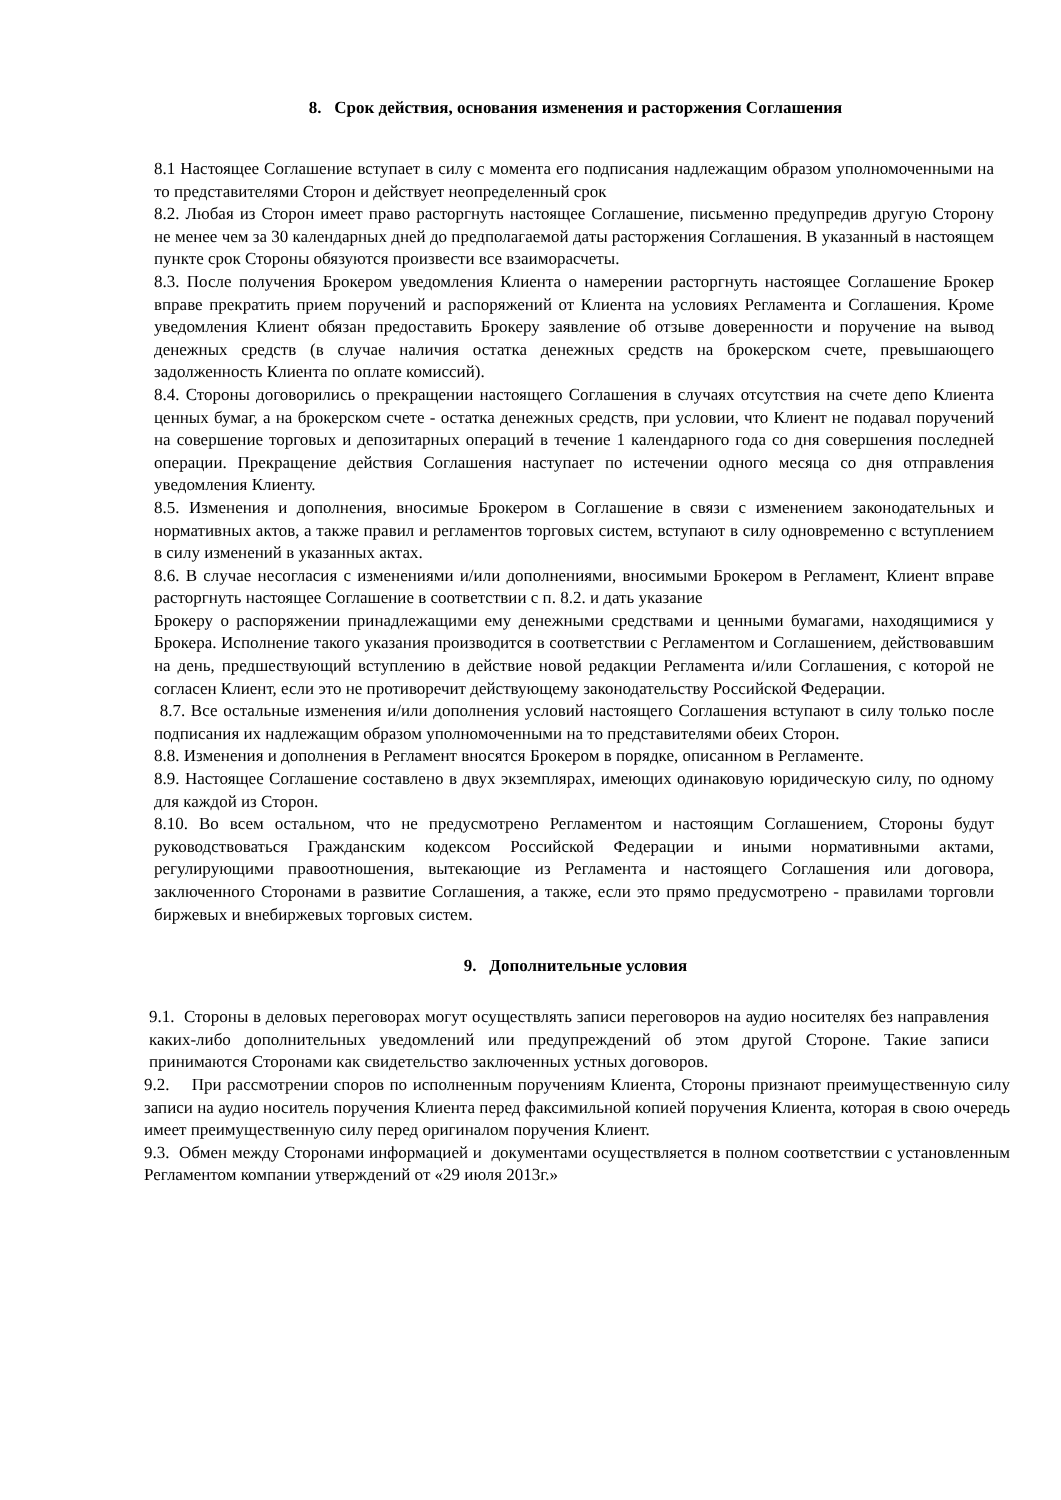8. Срок действия, основания изменения и расторжения Соглашения
8.1 Настоящее Соглашение вступает в силу с момента его подписания надлежащим образом уполномоченными на то представителями Сторон и действует неопределенный срок
8.2. Любая из Сторон имеет право расторгнуть настоящее Соглашение, письменно предупредив другую Сторону не менее чем за 30 календарных дней до предполагаемой даты расторжения Соглашения. В указанный в настоящем пункте срок Стороны обязуются произвести все взаиморасчеты.
8.3. После получения Брокером уведомления Клиента о намерении расторгнуть настоящее Соглашение Брокер вправе прекратить прием поручений и распоряжений от Клиента на условиях Регламента и Соглашения. Кроме уведомления Клиент обязан предоставить Брокеру заявление об отзыве доверенности и поручение на вывод денежных средств (в случае наличия остатка денежных средств на брокерском счете, превышающего задолженность Клиента по оплате комиссий).
8.4. Стороны договорились о прекращении настоящего Соглашения в случаях отсутствия на счете депо Клиента ценных бумаг, а на брокерском счете - остатка денежных средств, при условии, что Клиент не подавал поручений на совершение торговых и депозитарных операций в течение 1 календарного года со дня совершения последней операции. Прекращение действия Соглашения наступает по истечении одного месяца со дня отправления уведомления Клиенту.
8.5. Изменения и дополнения, вносимые Брокером в Соглашение в связи с изменением законодательных и нормативных актов, а также правил и регламентов торговых систем, вступают в силу одновременно с вступлением в силу изменений в указанных актах.
8.6. В случае несогласия с изменениями и/или дополнениями, вносимыми Брокером в Регламент, Клиент вправе расторгнуть настоящее Соглашение в соответствии с п. 8.2. и дать указание
Брокеру о распоряжении принадлежащими ему денежными средствами и ценными бумагами, находящимися у Брокера. Исполнение такого указания производится в соответствии с Регламентом и Соглашением, действовавшим на день, предшествующий вступлению в действие новой редакции Регламента и/или Соглашения, с которой не согласен Клиент, если это не противоречит действующему законодательству Российской Федерации.
8.7. Все остальные изменения и/или дополнения условий настоящего Соглашения вступают в силу только после подписания их надлежащим образом уполномоченными на то представителями обеих Сторон.
8.8. Изменения и дополнения в Регламент вносятся Брокером в порядке, описанном в Регламенте.
8.9. Настоящее Соглашение составлено в двух экземплярах, имеющих одинаковую юридическую силу, по одному для каждой из Сторон.
8.10. Во всем остальном, что не предусмотрено Регламентом и настоящим Соглашением, Стороны будут руководствоваться Гражданским кодексом Российской Федерации и иными нормативными актами, регулирующими правоотношения, вытекающие из Регламента и настоящего Соглашения или договора, заключенного Сторонами в развитие Соглашения, а также, если это прямо предусмотрено - правилами торговли биржевых и внебиржевых торговых систем.
9. Дополнительные условия
9.1. Стороны в деловых переговорах могут осуществлять записи переговоров на аудио носителях без направления каких-либо дополнительных уведомлений или предупреждений об этом другой Стороне. Такие записи принимаются Сторонами как свидетельство заключенных устных договоров.
9.2. При рассмотрении споров по исполненным поручениям Клиента, Стороны признают преимущественную силу записи на аудио носитель поручения Клиента перед факсимильной копией поручения Клиента, которая в свою очередь имеет преимущественную силу перед оригиналом поручения Клиент.
9.3. Обмен между Сторонами информацией и документами осуществляется в полном соответствии с установленным Регламентом компании утверждений от «29 июля 2013г.»